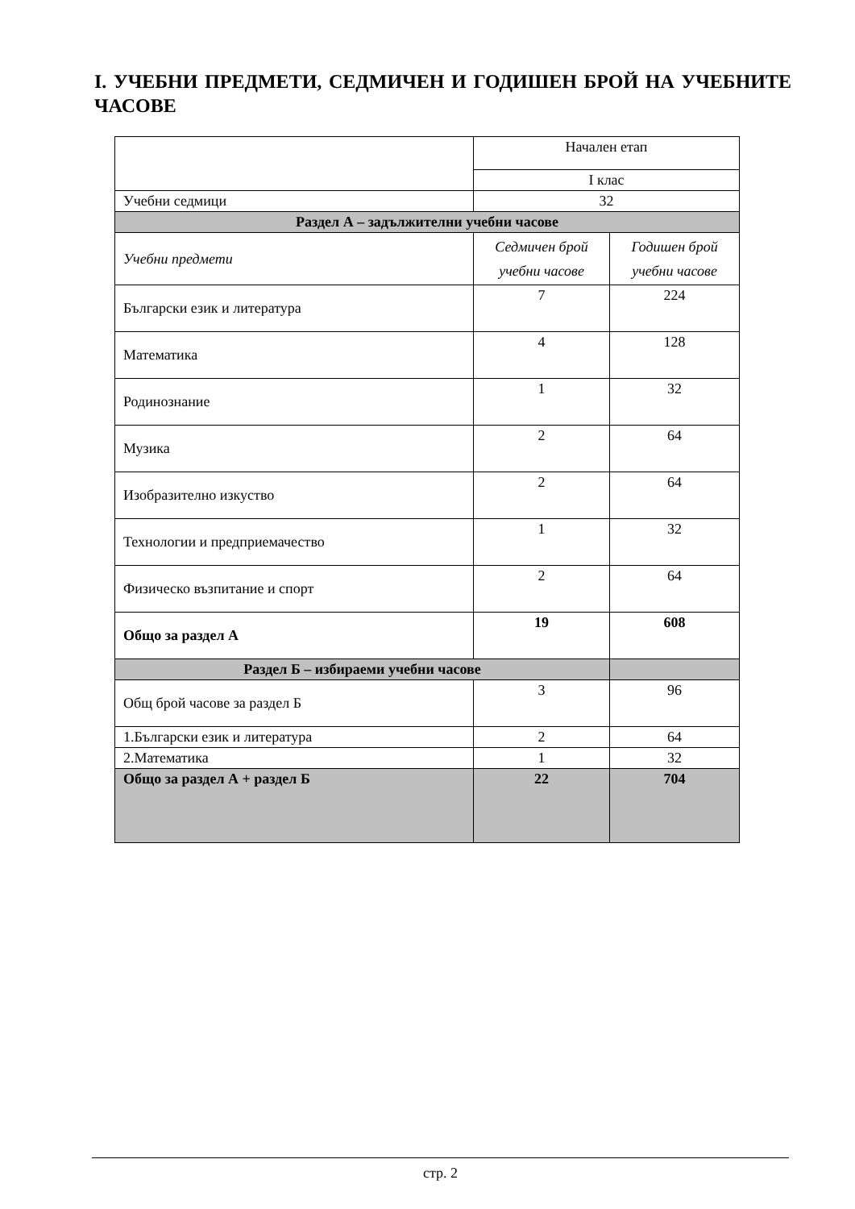I. УЧЕБНИ ПРЕДМЕТИ, СЕДМИЧЕН И ГОДИШЕН БРОЙ НА УЧЕБНИТЕ ЧАСОВЕ
| | Начален етап | |
| | I клас | |
| Учебни седмици | 32 | |
| Раздел А – задължителни учебни часове | | |
| Учебни предмети | Седмичен брой учебни часове | Годишен брой учебни часове |
| Български език и литература | 7 | 224 |
| Математика | 4 | 128 |
| Родинознание | 1 | 32 |
| Музика | 2 | 64 |
| Изобразително изкуство | 2 | 64 |
| Технологии и предприемачество | 1 | 32 |
| Физическо възпитание и спорт | 2 | 64 |
| Общо за раздел А | 19 | 608 |
| Раздел Б – избираеми учебни часове | | |
| Общ брой часове за раздел Б | 3 | 96 |
| 1.Български език и литература | 2 | 64 |
| 2.Математика | 1 | 32 |
| Общо за раздел А + раздел Б | 22 | 704 |
стр. 2